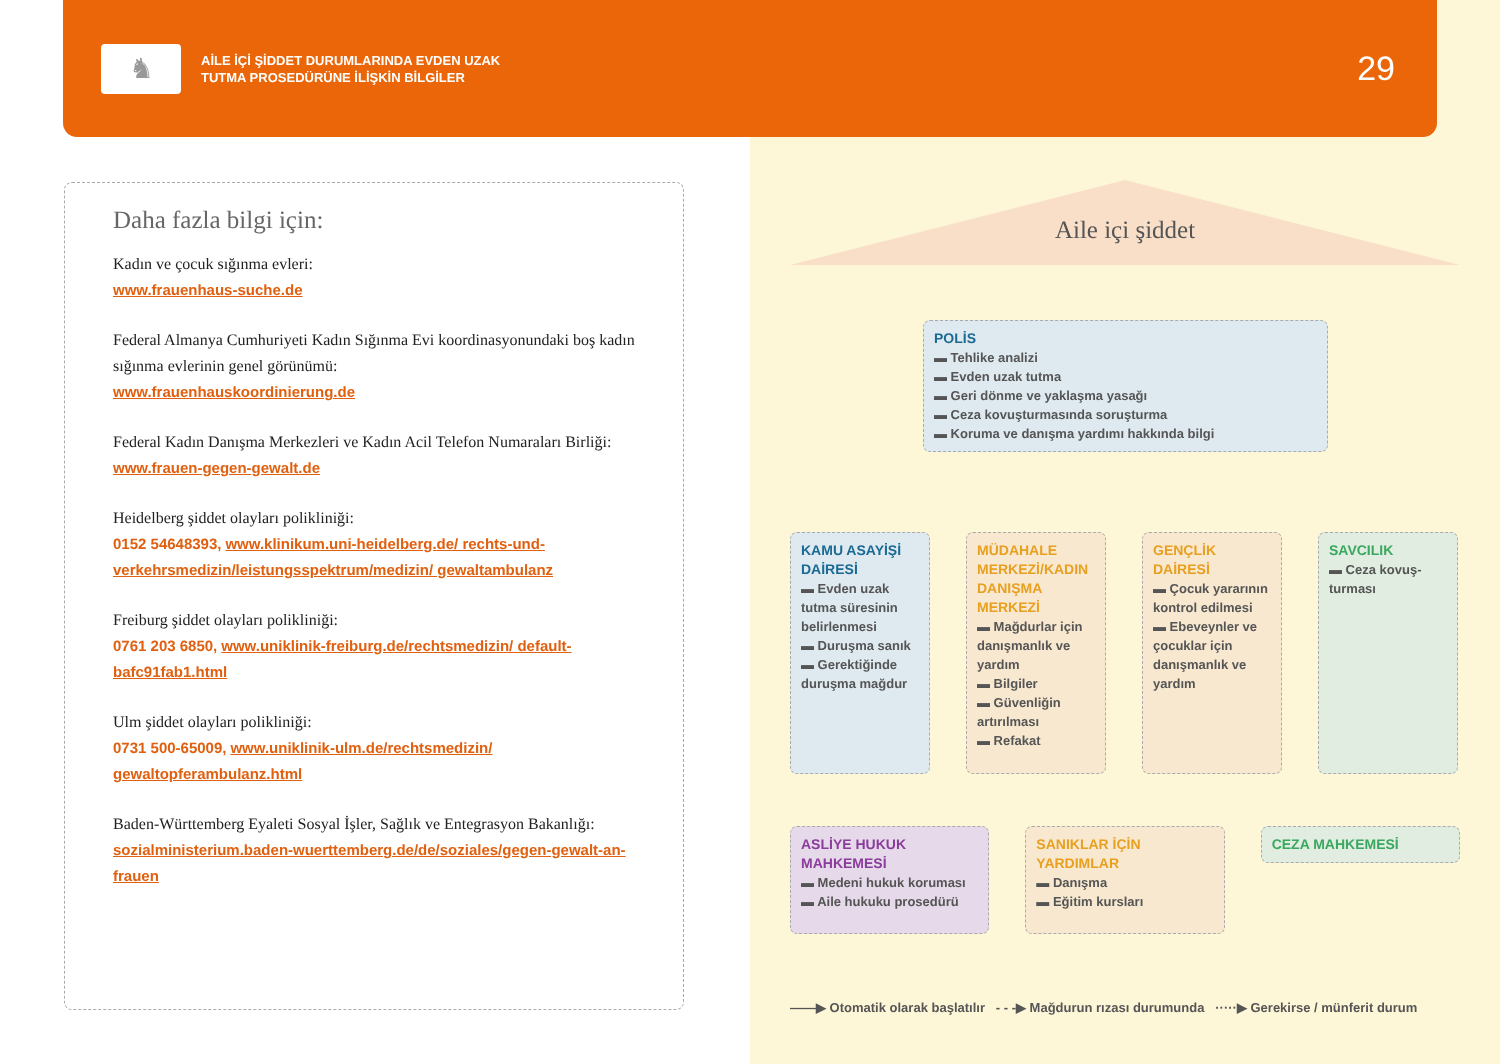♞
AİLE İÇİ ŞİDDET DURUMLARINDA EVDEN UZAK
TUTMA PROSEDÜRÜNE İLİŞKİN BİLGİLER
29
Daha fazla bilgi için:
Kadın ve çocuk sığınma evleri:
www.frauenhaus-suche.de
Federal Almanya Cumhuriyeti Kadın Sığınma Evi koordinasyonundaki boş kadın sığınma evlerinin genel görünümü:
www.frauenhauskoordinierung.de
Federal Kadın Danışma Merkezleri ve Kadın Acil Telefon Numaraları Birliği:
www.frauen-gegen-gewalt.de
Heidelberg şiddet olayları polikliniği:
0152 54648393, www.klinikum.uni-heidelberg.de/ rechts-und-verkehrsmedizin/leistungsspektrum/medizin/ gewaltambulanz
Freiburg şiddet olayları polikliniği:
0761 203 6850, www.uniklinik-freiburg.de/rechtsmedizin/ default-bafc91fab1.html
Ulm şiddet olayları polikliniği:
0731 500-65009, www.uniklinik-ulm.de/rechtsmedizin/ gewaltopferambulanz.html
Baden-Württemberg Eyaleti Sosyal İşler, Sağlık ve Entegrasyon Bakanlığı:
sozialministerium.baden-wuerttemberg.de/de/soziales/gegen-gewalt-an-frauen
Aile içi şiddet
POLİS
▬ Tehlike analizi
▬ Evden uzak tutma
▬ Geri dönme ve yaklaşma yasağı
▬ Ceza kovuşturmasında soruşturma
▬ Koruma ve danışma yardımı hakkında bilgi
KAMU ASAYİŞİ DAİRESİ
▬ Evden uzak tutma süresinin belirlenmesi
▬ Duruşma sanık
▬ Gerektiğinde duruşma mağdur
MÜDAHALE MERKEZİ/KADIN DANIŞMA MERKEZİ
▬ Mağdurlar için danışmanlık ve yardım
▬ Bilgiler
▬ Güvenliğin artırılması
▬ Refakat
GENÇLİK DAİRESİ
▬ Çocuk yararının kontrol edilmesi
▬ Ebeveynler ve çocuklar için danışmanlık ve yardım
SAVCILIK
▬ Ceza kovuş-turması
ASLİYE HUKUK MAHKEMESİ
▬ Medeni hukuk koruması
▬ Aile hukuku prosedürü
SANIKLAR İÇİN YARDIMLAR
▬ Danışma
▬ Eğitim kursları
CEZA MAHKEMESİ
——▶ Otomatik olarak başlatılır - - -▶ Mağdurun rızası durumunda ·····▶ Gerekirse / münferit durum